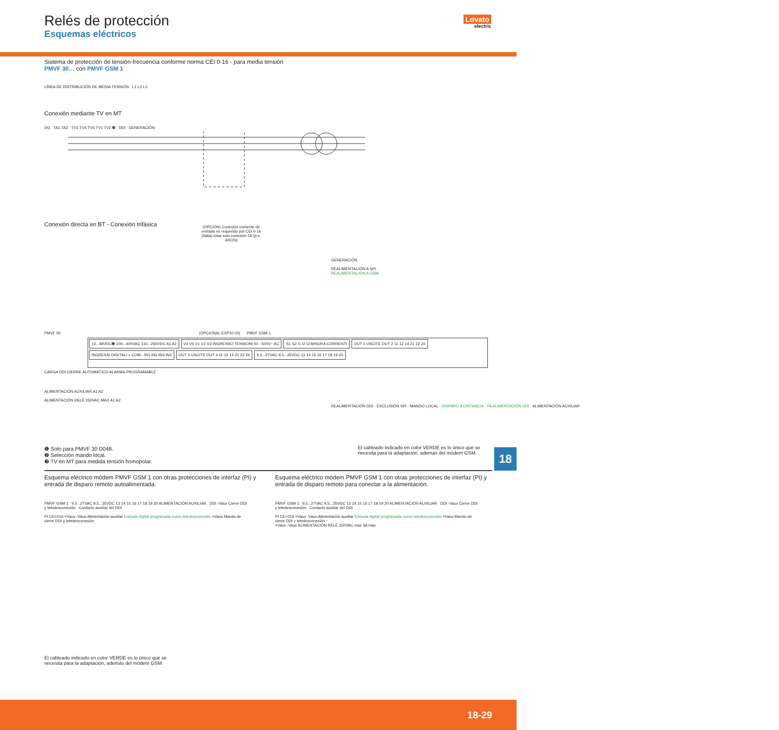Relés de protección
Esquemas eléctricos
Lovato
electric
Sistema de protección de tensión-frecuencia conforme norma CEI 0-16 - para media tensión
PMVF 30… con PMVF GSM 1
LÍNEA DE DISTRIBUCIÓN DE MEDIA TENSIÓN L1 L2 L3
Conexión mediante TV en MT
DG TA1 TA2 TV3 TV4 TV5 TV1 TV2 ❸ DDI GENERACIÓN
Conexión directa en BT - Conexión trifásica
(OPCIÓN) Conexión corriente de entrada no requerido por CEI 0-16 (Italia) Usar solo conexión TA (p.e. ARON)
GENERACIÓN
REALIMENTACIÓN A SPI
REALIMENTACIÓN A GSM
PMVF 30 (OPCIONAL EXP10 03) PMVF GSM 1
12...48VDC❶ 100...400VAC 110...250VDC A1 A2 V4 V5 V1 V2 V3 INGRESSO TENSIONI 50 - 500V~ AC S1 S2 I1 I2 I3 MISURA CORRENTI OUT 1 USCITE OUT 2 11 12 14 21 22 24 INGRESSI DIGITALI + COM - IN1 IN2 IN3 IN4 OUT 3 USCITE OUT 4 11 12 14 21 22 24 9,5...27VAC 9,5...35VDC 13 14 15 16 17 18 19 20
CARGA DDI CIERRE AUTOMÁTICO ALARMA PROGRAMABLE
ALIMENTACIÓN AUXILIAR A1 A2
ALIMENTACIÓN RELÈ 250VAC MAX A1 A2
REALIMENTACIÓN DDI · EXCLUSIÓN SPI · MANDO LOCAL · DISPARO A DISTANCIA · REALIMENTACIÓN DDI · ALIMENTACIÓN AUXILIAR
❶ Solo para PMVF 30 D048.
❷ Selección mando local.
❸ TV en MT para medida tensión homopolar.
El cableado indicado en color VERDE es lo único que se necesita para la adaptación, además del módem GSM.
18
Esquema eléctrico módem PMVF GSM 1 con otras protecciones de interfaz (PI) y entrada de disparo remoto autoalimentada.
Esquema eléctrico módem PMVF GSM 1 con otras protecciones de interfaz (PI) y entrada de disparo remoto para conectar a la alimentación.
PMVF GSM 1 9,5...27VAC 9,5...35VDC 13 14 15 16 17 18 19 20 ALIMENTACIÓN AUXILIAR DDI -Vaux Cierre DDI y teledesconexión Contacto auxiliar del DDI
PI CEI-016 +Vaux -Vaux Alimentación auxiliar Entrada digital programada como teledesconexión +Vaux Mando de cierre DDI y teledesconexión
PMVF GSM 1 9,5...27VAC 9,5...35VDC 13 14 15 16 17 18 19 20 ALIMENTACIÓN AUXILIAR DDI -Vaux Cierre DDI y teledesconexión Contacto auxiliar del DDI
PI CEI-016 +Vaux -Vaux Alimentación auxiliar Entrada digital programada como teledesconexión +Vaux Mando de cierre DDI y teledesconexión
+Vaux -Vaux ALIMENTACIÓN RELÉ 250VAC max 3A max
El cableado indicado en color VERDE es lo único que se necesita para la adaptación, además del módem GSM.
18-29